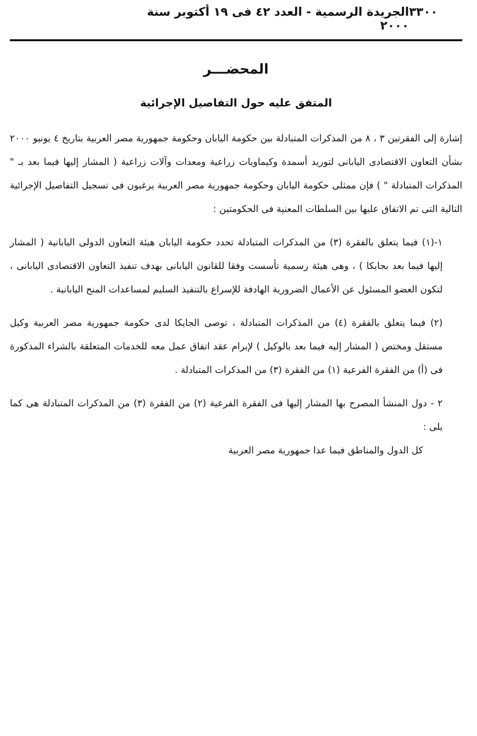٣٣٠٠ الجريدة الرسمية - العدد ٤٢ فى ١٩ أكتوبر سنة ٢٠٠٠
المحضـــر
المتفق عليه حول التفاصيل الإجرائية
إشارة إلى الفقرتين ٣ ، ٨ من المذكرات المتبادلة بين حكومة اليابان وحكومة جمهورية مصر العربية بتاريخ ٤ يونيو ٢٠٠٠ بشأن التعاون الاقتصادى اليابانى لتوريد أسمدة وكيماويات زراعية ومعدات وآلات زراعية ( المشار إليها فيما بعد بـ " المذكرات المتبادلة " ) فإن ممثلى حكومة اليابان وحكومة جمهورية مصر العربية يرغبون فى تسجيل التفاصيل الإجرائية التالية التى تم الاتفاق عليها بين السلطات المعنية فى الحكومتين :
١-(١) فيما يتعلق بالفقرة (٣) من المذكرات المتبادلة تحدد حكومة اليابان هيئة التعاون الدولى اليابانية ( المشار إليها فيما بعد بجايكا ) ، وهى هيئة رسمية تأسست وفقا للقانون اليابانى بهدف تنفيذ التعاون الاقتصادى اليابانى ، لتكون العضو المسئول عن الأعمال الضرورية الهادفة للإسراع بالتنفيذ السليم لمساعدات المنح اليابانية .
(٢) فيما يتعلق بالفقرة (٤) من المذكرات المتبادلة ، توصى الجايكا لدى حكومة جمهورية مصر العربية وكيل مستقل ومختص ( المشار إليه فيما بعد بالوكيل ) لإبرام عقد اتفاق عمل معه للخدمات المتعلقة بالشراء المذكورة فى (أ) من الفقرة الفرعية (١) من الفقرة (٣) من المذكرات المتبادلة .
٢ - دول المنشأ المصرح بها المشار إليها فى الفقرة الفرعية (٢) من الفقرة (٣) من المذكرات المتبادلة هى كما يلى :
كل الدول والمناطق فيما عدا جمهورية مصر العربية